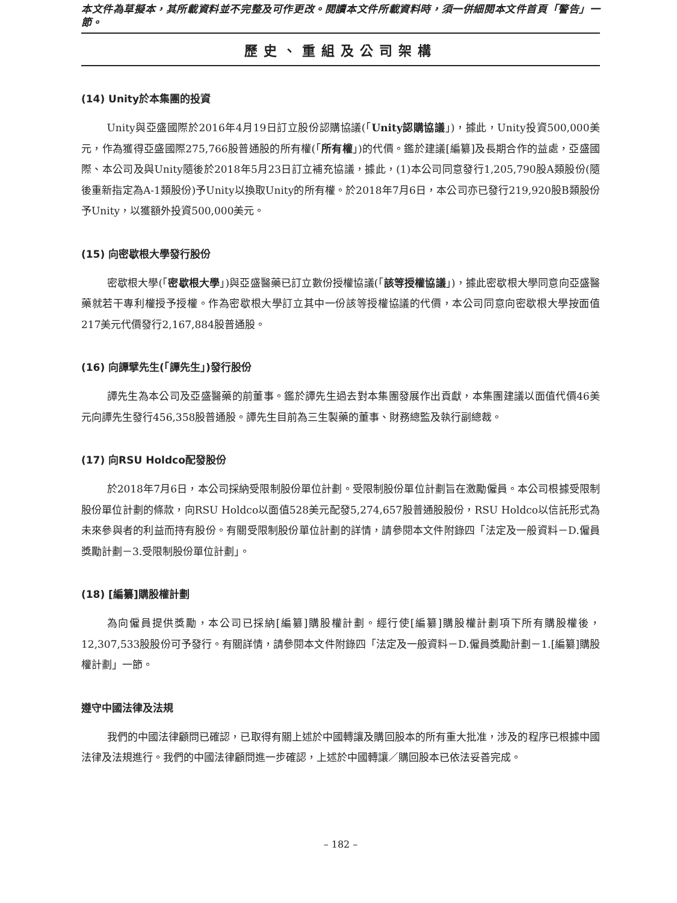本文件為草擬本，其所載資料並不完整及可作更改。閱讀本文件所載資料時，須一併細閱本文件首頁「警告」一節。
歷史、重組及公司架構
(14) Unity於本集團的投資
Unity與亞盛國際於2016年4月19日訂立股份認購協議(「Unity認購協議」)，據此，Unity投資500,000美元，作為獲得亞盛國際275,766股普通股的所有權(「所有權」)的代價。鑑於建議[編纂]及長期合作的益處，亞盛國際、本公司及與Unity隨後於2018年5月23日訂立補充協議，據此，(1)本公司同意發行1,205,790股A類股份(隨後重新指定為A-1類股份)予Unity以換取Unity的所有權。於2018年7月6日，本公司亦已發行219,920股B類股份予Unity，以獲額外投資500,000美元。
(15) 向密歇根大學發行股份
密歇根大學(「密歇根大學」)與亞盛醫藥已訂立數份授權協議(「該等授權協議」)，據此密歇根大學同意向亞盛醫藥就若干專利權授予授權。作為密歇根大學訂立其中一份該等授權協議的代價，本公司同意向密歇根大學按面值217美元代價發行2,167,884股普通股。
(16) 向譚擘先生(「譚先生」)發行股份
譚先生為本公司及亞盛醫藥的前董事。鑑於譚先生過去對本集團發展作出貢獻，本集團建議以面值代價46美元向譚先生發行456,358股普通股。譚先生目前為三生製藥的董事、財務總監及執行副總裁。
(17) 向RSU Holdco配發股份
於2018年7月6日，本公司採納受限制股份單位計劃。受限制股份單位計劃旨在激勵僱員。本公司根據受限制股份單位計劃的條款，向RSU Holdco以面值528美元配發5,274,657股普通股股份，RSU Holdco以信託形式為未來參與者的利益而持有股份。有關受限制股份單位計劃的詳情，請參閱本文件附錄四「法定及一般資料－D.僱員獎勵計劃－3.受限制股份單位計劃」。
(18) [編纂]購股權計劃
為向僱員提供獎勵，本公司已採納[編纂]購股權計劃。經行使[編纂]購股權計劃項下所有購股權後，12,307,533股股份可予發行。有關詳情，請參閱本文件附錄四「法定及一般資料－D.僱員獎勵計劃－1.[編纂]購股權計劃」一節。
遵守中國法律及法規
我們的中國法律顧問已確認，已取得有關上述於中國轉讓及購回股本的所有重大批准，涉及的程序已根據中國法律及法規進行。我們的中國法律顧問進一步確認，上述於中國轉讓／購回股本已依法妥善完成。
– 182 –